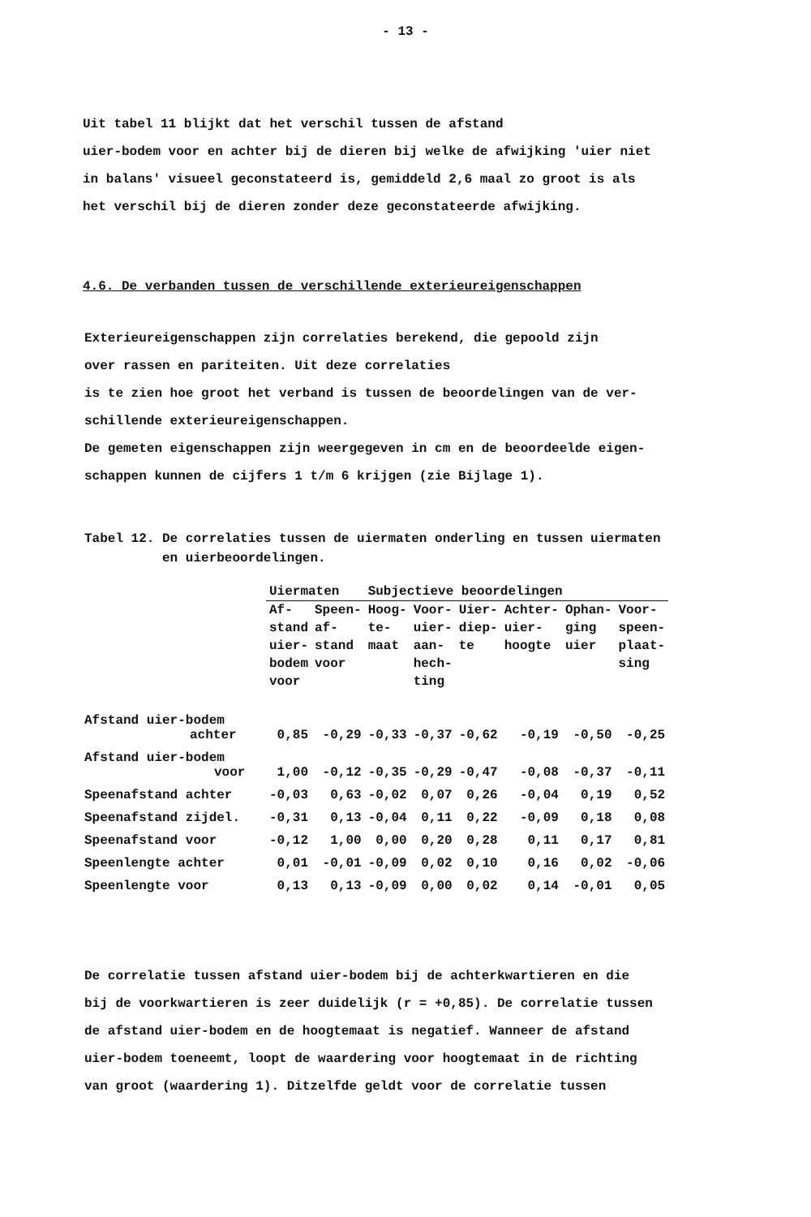- 13 -
Uit tabel 11 blijkt dat het verschil tussen de afstand
uier-bodem voor en achter bij de dieren bij welke de afwijking 'uier niet
in balans' visueel geconstateerd is, gemiddeld 2,6 maal zo groot is als
het verschil bij de dieren zonder deze geconstateerde afwijking.
4.6. De verbanden tussen de verschillende exterieureigenschappen
Exterieureigenschappen zijn correlaties berekend, die gepoold zijn
over rassen en pariteiten. Uit deze correlaties
is te zien hoe groot het verband is tussen de beoordelingen van de ver-
schillende exterieureigenschappen.
De gemeten eigenschappen zijn weergegeven in cm en de beoordeelde eigen-
schappen kunnen de cijfers 1 t/m 6 krijgen (zie Bijlage 1).
Tabel 12. De correlaties tussen de uiermaten onderling en tussen uiermaten
en uierbeoordelingen.
| | Uiermaten | | Subjectieve beoordelingen | | | | | |
| --- | --- | --- | --- | --- | --- | --- | --- | --- |
| | Af- stand uier- bodem voor | Speen- af- stand voor | Hoog- te- maat | Voor- uier- aan- hech- ting | Uier- diep- te | Achter- uier- hoogte | Ophan- ging uier | Voor- speen- plaat- sing |
| Afstand uier-bodem achter | 0,85 | -0,29 | -0,33 | -0,37 | -0,62 | -0,19 | -0,50 | -0,25 |
| Afstand uier-bodem voor | 1,00 | -0,12 | -0,35 | -0,29 | -0,47 | -0,08 | -0,37 | -0,11 |
| Speenafstand achter | -0,03 | 0,63 | -0,02 | 0,07 | 0,26 | -0,04 | 0,19 | 0,52 |
| Speenafstand zijdel. | -0,31 | 0,13 | -0,04 | 0,11 | 0,22 | -0,09 | 0,18 | 0,08 |
| Speenafstand voor | -0,12 | 1,00 | 0,00 | 0,20 | 0,28 | 0,11 | 0,17 | 0,81 |
| Speenlengte achter | 0,01 | -0,01 | -0,09 | 0,02 | 0,10 | 0,16 | 0,02 | -0,06 |
| Speenlengte voor | 0,13 | 0,13 | -0,09 | 0,00 | 0,02 | 0,14 | -0,01 | 0,05 |
De correlatie tussen afstand uier-bodem bij de achterkwartieren en die
bij de voorkwartieren is zeer duidelijk (r = +0,85). De correlatie tussen
de afstand uier-bodem en de hoogtemaat is negatief. Wanneer de afstand
uier-bodem toeneemt, loopt de waardering voor hoogtemaat in de richting
van groot (waardering 1). Ditzelfde geldt voor de correlatie tussen